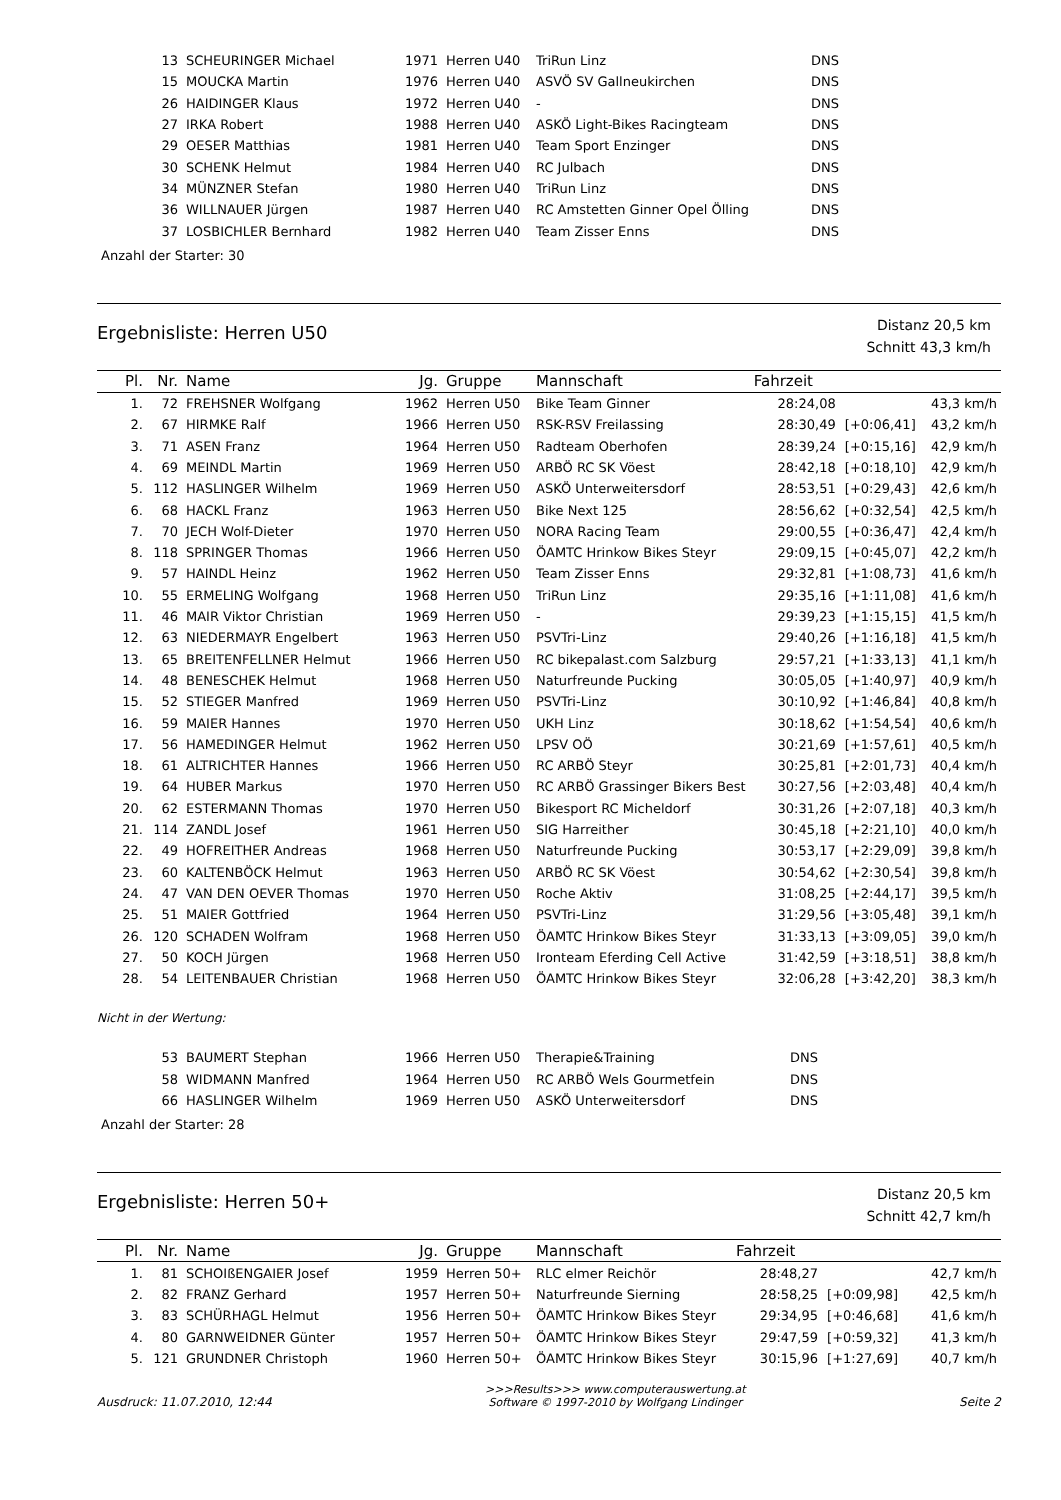| | 13 | SCHEURINGER Michael | 1971 | Herren U40 | TriRun Linz | DNS | | |
| | 15 | MOUCKA Martin | 1976 | Herren U40 | ASVÖ SV Gallneukirchen | DNS | | |
| | 26 | HAIDINGER Klaus | 1972 | Herren U40 | - | DNS | | |
| | 27 | IRKA Robert | 1988 | Herren U40 | ASKÖ Light-Bikes Racingteam | DNS | | |
| | 29 | OESER Matthias | 1981 | Herren U40 | Team Sport Enzinger | DNS | | |
| | 30 | SCHENK Helmut | 1984 | Herren U40 | RC Julbach | DNS | | |
| | 34 | MÜNZNER Stefan | 1980 | Herren U40 | TriRun Linz | DNS | | |
| | 36 | WILLNAUER Jürgen | 1987 | Herren U40 | RC Amstetten Ginner Opel Ölling | DNS | | |
| | 37 | LOSBICHLER Bernhard | 1982 | Herren U40 | Team Zisser Enns | DNS | | |
Anzahl der Starter: 30
Ergebnisliste: Herren U50
Distanz 20,5 km
Schnitt 43,3 km/h
| Pl. | Nr. | Name | Jg. | Gruppe | Mannschaft | Fahrzeit | | |
| --- | --- | --- | --- | --- | --- | --- | --- | --- |
| 1. | 72 | FREHSNER Wolfgang | 1962 | Herren U50 | Bike Team Ginner | 28:24,08 | | 43,3 km/h |
| 2. | 67 | HIRMKE Ralf | 1966 | Herren U50 | RSK-RSV Freilassing | 28:30,49 | [+0:06,41] | 43,2 km/h |
| 3. | 71 | ASEN Franz | 1964 | Herren U50 | Radteam Oberhofen | 28:39,24 | [+0:15,16] | 42,9 km/h |
| 4. | 69 | MEINDL Martin | 1969 | Herren U50 | ARBÖ RC SK Vöest | 28:42,18 | [+0:18,10] | 42,9 km/h |
| 5. | 112 | HASLINGER Wilhelm | 1969 | Herren U50 | ASKÖ Unterweitersdorf | 28:53,51 | [+0:29,43] | 42,6 km/h |
| 6. | 68 | HACKL Franz | 1963 | Herren U50 | Bike Next 125 | 28:56,62 | [+0:32,54] | 42,5 km/h |
| 7. | 70 | JECH Wolf-Dieter | 1970 | Herren U50 | NORA Racing Team | 29:00,55 | [+0:36,47] | 42,4 km/h |
| 8. | 118 | SPRINGER Thomas | 1966 | Herren U50 | ÖAMTC Hrinkow Bikes Steyr | 29:09,15 | [+0:45,07] | 42,2 km/h |
| 9. | 57 | HAINDL Heinz | 1962 | Herren U50 | Team Zisser Enns | 29:32,81 | [+1:08,73] | 41,6 km/h |
| 10. | 55 | ERMELING Wolfgang | 1968 | Herren U50 | TriRun Linz | 29:35,16 | [+1:11,08] | 41,6 km/h |
| 11. | 46 | MAIR Viktor Christian | 1969 | Herren U50 | - | 29:39,23 | [+1:15,15] | 41,5 km/h |
| 12. | 63 | NIEDERMAYR Engelbert | 1963 | Herren U50 | PSVTri-Linz | 29:40,26 | [+1:16,18] | 41,5 km/h |
| 13. | 65 | BREITENFELLNER Helmut | 1966 | Herren U50 | RC bikepalast.com Salzburg | 29:57,21 | [+1:33,13] | 41,1 km/h |
| 14. | 48 | BENESCHEK Helmut | 1968 | Herren U50 | Naturfreunde Pucking | 30:05,05 | [+1:40,97] | 40,9 km/h |
| 15. | 52 | STIEGER Manfred | 1969 | Herren U50 | PSVTri-Linz | 30:10,92 | [+1:46,84] | 40,8 km/h |
| 16. | 59 | MAIER Hannes | 1970 | Herren U50 | UKH Linz | 30:18,62 | [+1:54,54] | 40,6 km/h |
| 17. | 56 | HAMEDINGER Helmut | 1962 | Herren U50 | LPSV OÖ | 30:21,69 | [+1:57,61] | 40,5 km/h |
| 18. | 61 | ALTRICHTER Hannes | 1966 | Herren U50 | RC ARBÖ Steyr | 30:25,81 | [+2:01,73] | 40,4 km/h |
| 19. | 64 | HUBER Markus | 1970 | Herren U50 | RC ARBÖ Grassinger Bikers Best | 30:27,56 | [+2:03,48] | 40,4 km/h |
| 20. | 62 | ESTERMANN Thomas | 1970 | Herren U50 | Bikesport RC Micheldorf | 30:31,26 | [+2:07,18] | 40,3 km/h |
| 21. | 114 | ZANDL Josef | 1961 | Herren U50 | SIG Harreither | 30:45,18 | [+2:21,10] | 40,0 km/h |
| 22. | 49 | HOFREITHER Andreas | 1968 | Herren U50 | Naturfreunde Pucking | 30:53,17 | [+2:29,09] | 39,8 km/h |
| 23. | 60 | KALTENBÖCK Helmut | 1963 | Herren U50 | ARBÖ RC SK Vöest | 30:54,62 | [+2:30,54] | 39,8 km/h |
| 24. | 47 | VAN DEN OEVER Thomas | 1970 | Herren U50 | Roche Aktiv | 31:08,25 | [+2:44,17] | 39,5 km/h |
| 25. | 51 | MAIER Gottfried | 1964 | Herren U50 | PSVTri-Linz | 31:29,56 | [+3:05,48] | 39,1 km/h |
| 26. | 120 | SCHADEN Wolfram | 1968 | Herren U50 | ÖAMTC Hrinkow Bikes Steyr | 31:33,13 | [+3:09,05] | 39,0 km/h |
| 27. | 50 | KOCH Jürgen | 1968 | Herren U50 | Ironteam Eferding Cell Active | 31:42,59 | [+3:18,51] | 38,8 km/h |
| 28. | 54 | LEITENBAUER Christian | 1968 | Herren U50 | ÖAMTC Hrinkow Bikes Steyr | 32:06,28 | [+3:42,20] | 38,3 km/h |
Nicht in der Wertung:
| | 53 | BAUMERT Stephan | 1966 | Herren U50 | Therapie&Training | DNS | | |
| | 58 | WIDMANN Manfred | 1964 | Herren U50 | RC ARBÖ Wels Gourmetfein | DNS | | |
| | 66 | HASLINGER Wilhelm | 1969 | Herren U50 | ASKÖ Unterweitersdorf | DNS | | |
Anzahl der Starter: 28
Ergebnisliste: Herren 50+
Distanz 20,5 km
Schnitt 42,7 km/h
| Pl. | Nr. | Name | Jg. | Gruppe | Mannschaft | Fahrzeit | | |
| --- | --- | --- | --- | --- | --- | --- | --- | --- |
| 1. | 81 | SCHOIßENGAIER Josef | 1959 | Herren 50+ | RLC elmer Reichör | 28:48,27 | | 42,7 km/h |
| 2. | 82 | FRANZ Gerhard | 1957 | Herren 50+ | Naturfreunde Sierning | 28:58,25 | [+0:09,98] | 42,5 km/h |
| 3. | 83 | SCHÜRHAGL Helmut | 1956 | Herren 50+ | ÖAMTC Hrinkow Bikes Steyr | 29:34,95 | [+0:46,68] | 41,6 km/h |
| 4. | 80 | GARNWEIDNER Günter | 1957 | Herren 50+ | ÖAMTC Hrinkow Bikes Steyr | 29:47,59 | [+0:59,32] | 41,3 km/h |
| 5. | 121 | GRUNDNER Christoph | 1960 | Herren 50+ | ÖAMTC Hrinkow Bikes Steyr | 30:15,96 | [+1:27,69] | 40,7 km/h |
Ausdruck: 11.07.2010, 12:44 >>>Results>>> www.computerauswertung.at
Software © 1997-2010 by Wolfgang Lindinger Seite 2